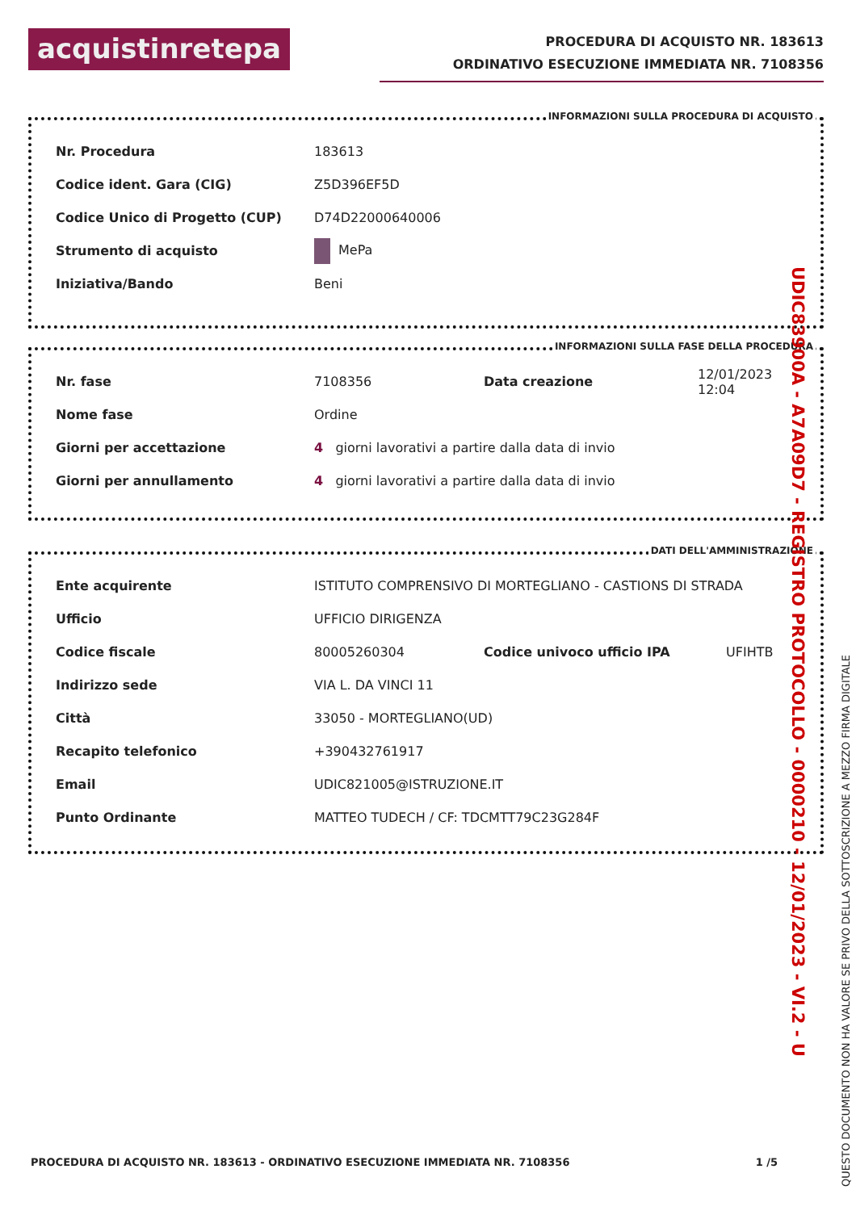acquistinretepa
PROCEDURA DI ACQUISTO NR. 183613
ORDINATIVO ESECUZIONE IMMEDIATA NR. 7108356
INFORMAZIONI SULLA PROCEDURA DI ACQUISTO
| Nr. Procedura | 183613 |
| Codice ident. Gara (CIG) | Z5D396EF5D |
| Codice Unico di Progetto (CUP) | D74D22000640006 |
| Strumento di acquisto | MePa |
| Iniziativa/Bando | Beni |
INFORMAZIONI SULLA FASE DELLA PROCEDURA
| Nr. fase | 7108356 | Data creazione | 12/01/2023 12:04 |
| Nome fase | Ordine | | |
| Giorni per accettazione | 4 giorni lavorativi a partire dalla data di invio | | |
| Giorni per annullamento | 4 giorni lavorativi a partire dalla data di invio | | |
DATI DELL'AMMINISTRAZIONE
| Ente acquirente | ISTITUTO COMPRENSIVO DI MORTEGLIANO - CASTIONS DI STRADA | | |
| Ufficio | UFFICIO DIRIGENZA | | |
| Codice fiscale | 80005260304 | Codice univoco ufficio IPA | UFIHTB |
| Indirizzo sede | VIA L. DA VINCI 11 | | |
| Città | 33050 - MORTEGLIANO(UD) | | |
| Recapito telefonico | +390432761917 | | |
| Email | UDIC821005@ISTRUZIONE.IT | | |
| Punto Ordinante | MATTEO TUDECH / CF: TDCMTT79C23G284F | | |
PROCEDURA DI ACQUISTO NR. 183613 - ORDINATIVO ESECUZIONE IMMEDIATA NR. 7108356 1 /5
UDIC83900A - A7A09D7 - REGISTRO PROTOCOLLO - 0000210 - 12/01/2023 - VI.2 - U
QUESTO DOCUMENTO NON HA VALORE SE PRIVO DELLA SOTTOSCRIZIONE A MEZZO FIRMA DIGITALE